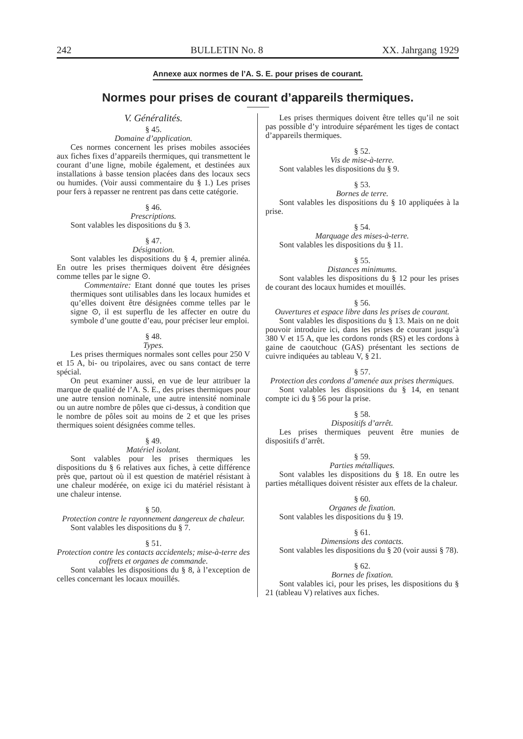242 BULLETIN No. 8 XX. Jahrgang 1929
Annexe aux normes de l’A. S. E. pour prises de courant.
Normes pour prises de courant d’appareils thermiques.
V. Généralités.
§ 45.
Domaine d’application.
Ces normes concernent les prises mobiles associées aux fiches fixes d’appareils thermiques, qui transmettent le courant d’une ligne, mobile également, et destinées aux installations à basse tension placées dans des locaux secs ou humides. (Voir aussi commentaire du § 1.) Les prises pour fers à repasser ne rentrent pas dans cette catégorie.
§ 46.
Prescriptions.
Sont valables les dispositions du § 3.
§ 47.
Désignation.
Sont valables les dispositions du § 4, premier alinéa. En outre les prises thermiques doivent être désignées comme telles par le signe ⊙.
Commentaire: Etant donné que toutes les prises thermiques sont utilisables dans les locaux humides et qu’elles doivent être désignées comme telles par le signe ⊙, il est superflu de les affecter en outre du symbole d’une goutte d’eau, pour préciser leur emploi.
§ 48.
Types.
Les prises thermiques normales sont celles pour 250 V et 15 A, bi- ou tripolaires, avec ou sans contact de terre spécial.
On peut examiner aussi, en vue de leur attribuer la marque de qualité de l’A. S. E., des prises thermiques pour une autre tension nominale, une autre intensité nominale ou un autre nombre de pôles que ci-dessus, à condition que le nombre de pôles soit au moins de 2 et que les prises thermiques soient désignées comme telles.
§ 49.
Matériel isolant.
Sont valables pour les prises thermiques les dispositions du § 6 relatives aux fiches, à cette différence près que, partout où il est question de matériel résistant à une chaleur modérée, on exige ici du matériel résistant à une chaleur intense.
§ 50.
Protection contre le rayonnement dangereux de chaleur.
Sont valables les dispositions du § 7.
§ 51.
Protection contre les contacts accidentels; mise-à-terre des coffrets et organes de commande.
Sont valables les dispositions du § 8, à l’exception de celles concernant les locaux mouillés.
Les prises thermiques doivent être telles qu’il ne soit pas possible d’y introduire séparément les tiges de contact d’appareils thermiques.
§ 52.
Vis de mise-à-terre.
Sont valables les dispositions du § 9.
§ 53.
Bornes de terre.
Sont valables les dispositions du § 10 appliquées à la prise.
§ 54.
Marquage des mises-à-terre.
Sont valables les dispositions du § 11.
§ 55.
Distances minimums.
Sont valables les dispositions du § 12 pour les prises de courant des locaux humides et mouillés.
§ 56.
Ouvertures et espace libre dans les prises de courant.
Sont valables les dispositions du § 13. Mais on ne doit pouvoir introduire ici, dans les prises de courant jusqu’à 380 V et 15 A, que les cordons ronds (RS) et les cordons à gaine de caoutchouc (GAS) présentant les sections de cuivre indiquées au tableau V, § 21.
§ 57.
Protection des cordons d’amenée aux prises thermiques.
Sont valables les dispositions du § 14, en tenant compte ici du § 56 pour la prise.
§ 58.
Dispositifs d’arrêt.
Les prises thermiques peuvent être munies de dispositifs d’arrêt.
§ 59.
Parties métalliques.
Sont valables les dispositions du § 18. En outre les parties métalliques doivent résister aux effets de la chaleur.
§ 60.
Organes de fixation.
Sont valables les dispositions du § 19.
§ 61.
Dimensions des contacts.
Sont valables les dispositions du § 20 (voir aussi § 78).
§ 62.
Bornes de fixation.
Sont valables ici, pour les prises, les dispositions du § 21 (tableau V) relatives aux fiches.